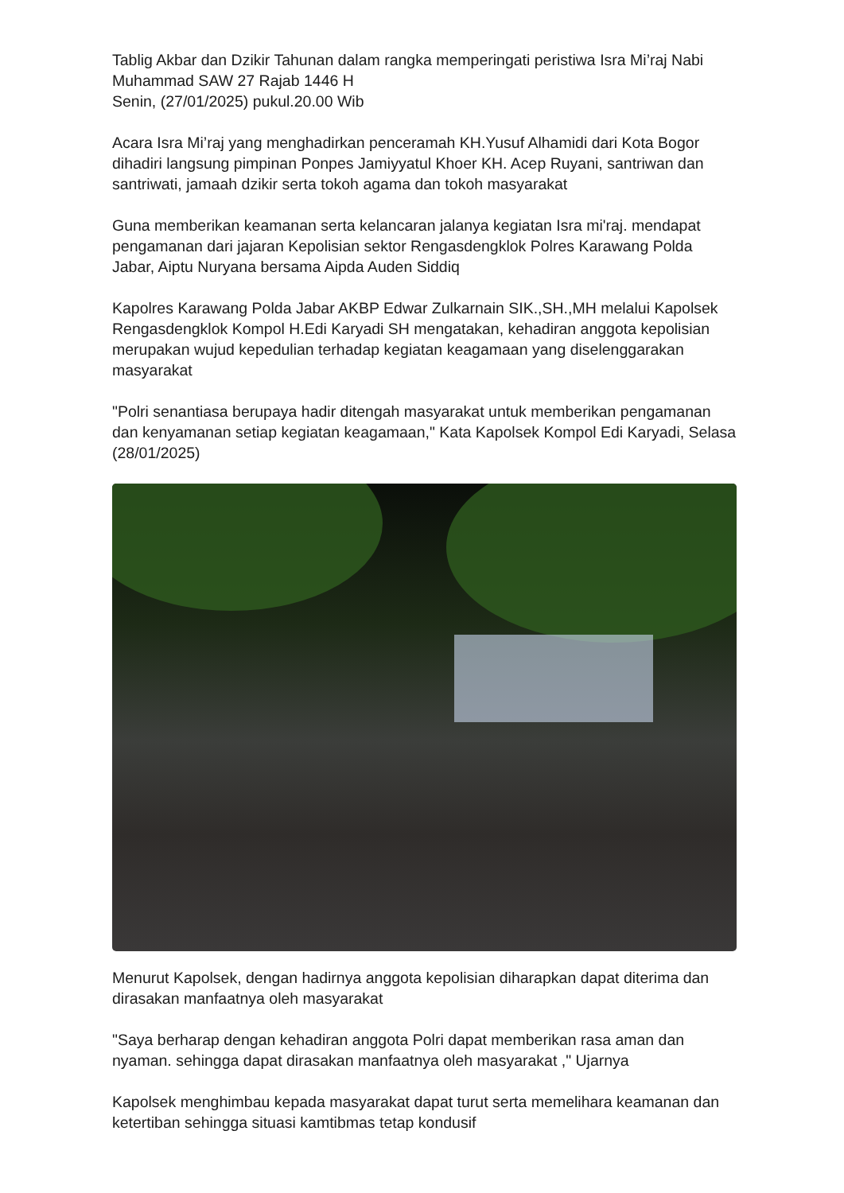Tablig Akbar dan Dzikir Tahunan dalam rangka memperingati peristiwa Isra Mi’raj Nabi Muhammad SAW 27 Rajab 1446 H
Senin, (27/01/2025) pukul.20.00 Wib
Acara Isra Mi’raj yang menghadirkan penceramah KH.Yusuf Alhamidi dari Kota Bogor dihadiri langsung pimpinan Ponpes Jamiyyatul Khoer KH. Acep Ruyani, santriwan dan santriwati, jamaah dzikir serta tokoh agama dan tokoh masyarakat
Guna memberikan keamanan serta kelancaran jalanya kegiatan Isra mi'raj. mendapat pengamanan dari jajaran Kepolisian sektor Rengasdengklok Polres Karawang Polda Jabar, Aiptu Nuryana bersama Aipda Auden Siddiq
Kapolres Karawang Polda Jabar AKBP Edwar Zulkarnain SIK.,SH.,MH melalui Kapolsek Rengasdengklok Kompol H.Edi Karyadi SH mengatakan, kehadiran anggota kepolisian merupakan wujud kepedulian terhadap kegiatan keagamaan yang diselenggarakan masyarakat
"Polri senantiasa berupaya hadir ditengah masyarakat untuk memberikan pengamanan dan kenyamanan setiap kegiatan keagamaan," Kata Kapolsek Kompol Edi Karyadi, Selasa (28/01/2025)
Menurut Kapolsek, dengan hadirnya anggota kepolisian diharapkan dapat diterima dan dirasakan manfaatnya oleh masyarakat
"Saya berharap dengan kehadiran anggota Polri dapat memberikan rasa aman dan nyaman. sehingga dapat dirasakan manfaatnya oleh masyarakat ," Ujarnya
Kapolsek menghimbau kepada masyarakat dapat turut serta memelihara keamanan dan ketertiban sehingga situasi kamtibmas tetap kondusif